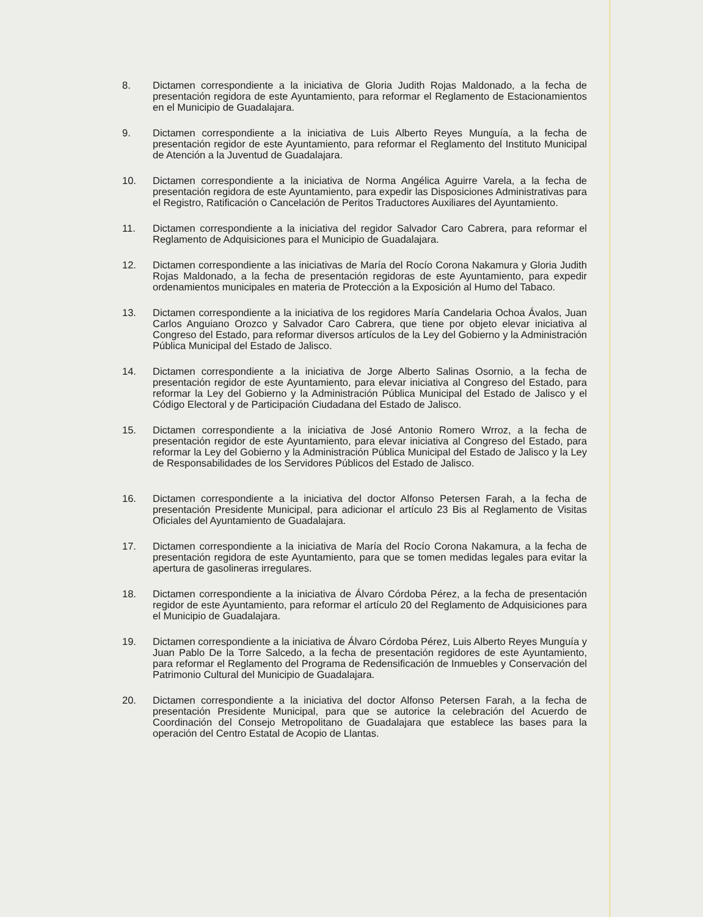8. Dictamen correspondiente a la iniciativa de Gloria Judith Rojas Maldonado, a la fecha de presentación regidora de este Ayuntamiento, para reformar el Reglamento de Estacionamientos en el Municipio de Guadalajara.
9. Dictamen correspondiente a la iniciativa de Luis Alberto Reyes Munguía, a la fecha de presentación regidor de este Ayuntamiento, para reformar el Reglamento del Instituto Municipal de Atención a la Juventud de Guadalajara.
10. Dictamen correspondiente a la iniciativa de Norma Angélica Aguirre Varela, a la fecha de presentación regidora de este Ayuntamiento, para expedir las Disposiciones Administrativas para el Registro, Ratificación o Cancelación de Peritos Traductores Auxiliares del Ayuntamiento.
11. Dictamen correspondiente a la iniciativa del regidor Salvador Caro Cabrera, para reformar el Reglamento de Adquisiciones para el Municipio de Guadalajara.
12. Dictamen correspondiente a las iniciativas de María del Rocío Corona Nakamura y Gloria Judith Rojas Maldonado, a la fecha de presentación regidoras de este Ayuntamiento, para expedir ordenamientos municipales en materia de Protección a la Exposición al Humo del Tabaco.
13. Dictamen correspondiente a la iniciativa de los regidores María Candelaria Ochoa Ávalos, Juan Carlos Anguiano Orozco y Salvador Caro Cabrera, que tiene por objeto elevar iniciativa al Congreso del Estado, para reformar diversos artículos de la Ley del Gobierno y la Administración Pública Municipal del Estado de Jalisco.
14. Dictamen correspondiente a la iniciativa de Jorge Alberto Salinas Osornio, a la fecha de presentación regidor de este Ayuntamiento, para elevar iniciativa al Congreso del Estado, para reformar la Ley del Gobierno y la Administración Pública Municipal del Estado de Jalisco y el Código Electoral y de Participación Ciudadana del Estado de Jalisco.
15. Dictamen correspondiente a la iniciativa de José Antonio Romero Wrroz, a la fecha de presentación regidor de este Ayuntamiento, para elevar iniciativa al Congreso del Estado, para reformar la Ley del Gobierno y la Administración Pública Municipal del Estado de Jalisco y la Ley de Responsabilidades de los Servidores Públicos del Estado de Jalisco.
16. Dictamen correspondiente a la iniciativa del doctor Alfonso Petersen Farah, a la fecha de presentación Presidente Municipal, para adicionar el artículo 23 Bis al Reglamento de Visitas Oficiales del Ayuntamiento de Guadalajara.
17. Dictamen correspondiente a la iniciativa de María del Rocío Corona Nakamura, a la fecha de presentación regidora de este Ayuntamiento, para que se tomen medidas legales para evitar la apertura de gasolineras irregulares.
18. Dictamen correspondiente a la iniciativa de Álvaro Córdoba Pérez, a la fecha de presentación regidor de este Ayuntamiento, para reformar el artículo 20 del Reglamento de Adquisiciones para el Municipio de Guadalajara.
19. Dictamen correspondiente a la iniciativa de Álvaro Córdoba Pérez, Luis Alberto Reyes Munguía y Juan Pablo De la Torre Salcedo, a la fecha de presentación regidores de este Ayuntamiento, para reformar el Reglamento del Programa de Redensificación de Inmuebles y Conservación del Patrimonio Cultural del Municipio de Guadalajara.
20. Dictamen correspondiente a la iniciativa del doctor Alfonso Petersen Farah, a la fecha de presentación Presidente Municipal, para que se autorice la celebración del Acuerdo de Coordinación del Consejo Metropolitano de Guadalajara que establece las bases para la operación del Centro Estatal de Acopio de Llantas.